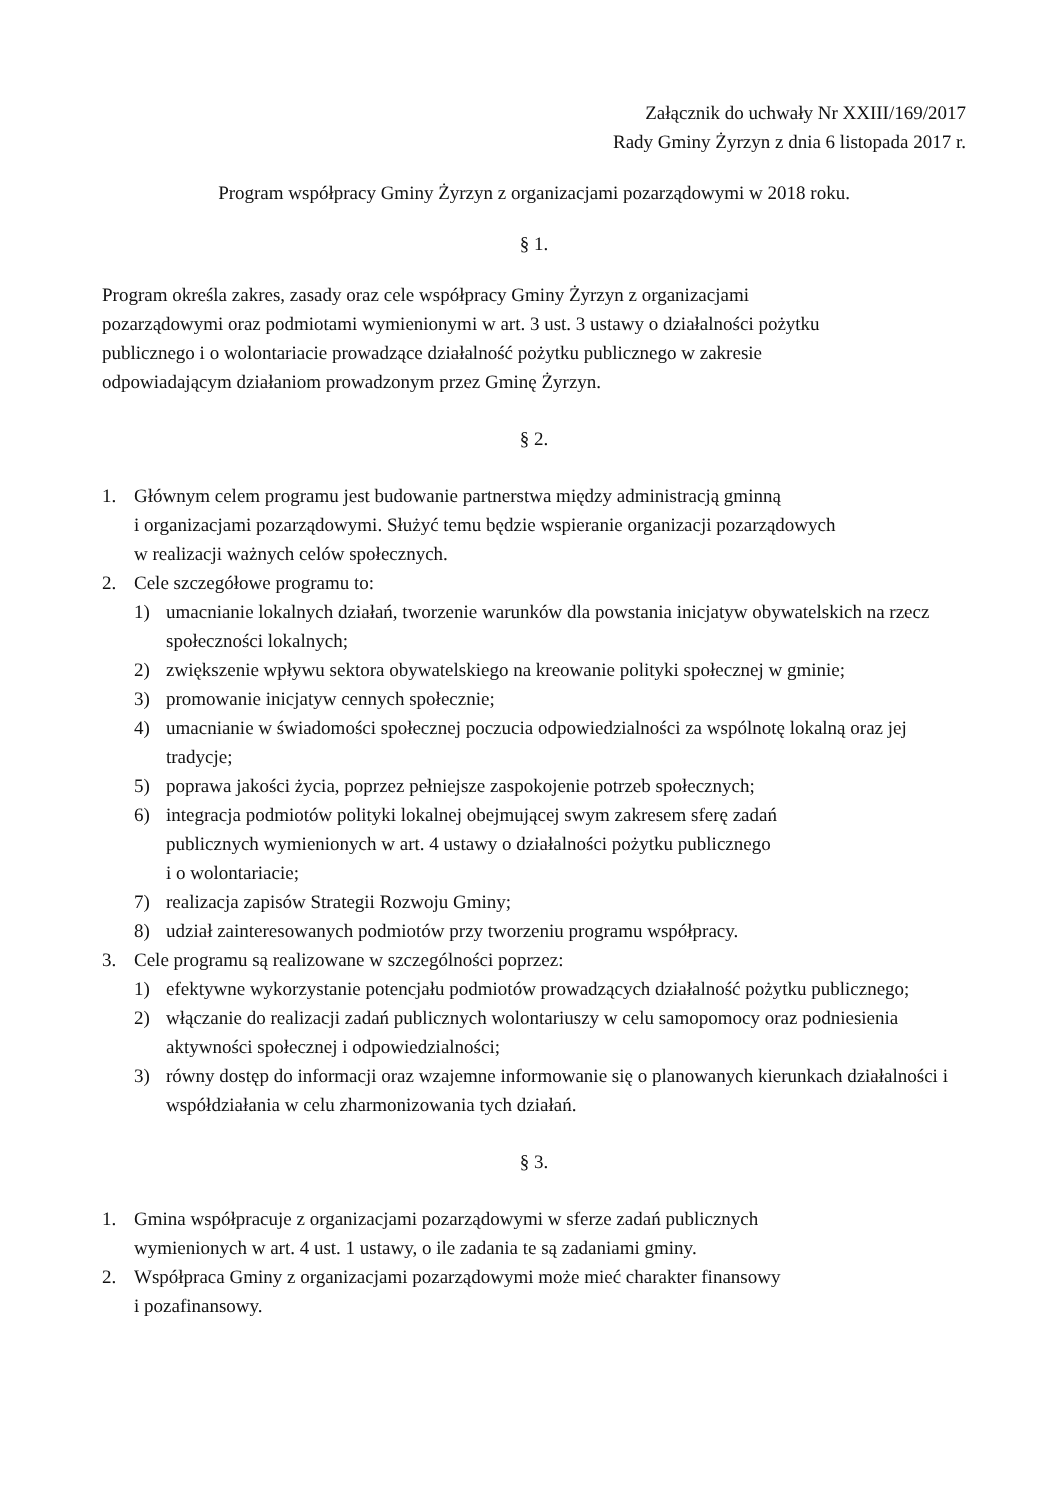Załącznik do uchwały Nr XXIII/169/2017
Rady Gminy Żyrzyn z dnia 6 listopada 2017 r.
Program współpracy Gminy Żyrzyn z organizacjami pozarządowymi w 2018 roku.
§ 1.
Program określa zakres, zasady oraz cele współpracy Gminy Żyrzyn z organizacjami
pozarządowymi oraz podmiotami wymienionymi w art. 3 ust. 3 ustawy o działalności pożytku
publicznego i o wolontariacie prowadzące działalność pożytku publicznego w zakresie
odpowiadającym działaniom prowadzonym przez Gminę Żyrzyn.
§ 2.
1. Głównym celem programu jest budowanie partnerstwa między administracją gminną
i organizacjami pozarządowymi. Służyć temu będzie wspieranie organizacji pozarządowych
w realizacji ważnych celów społecznych.
2. Cele szczegółowe programu to:
1) umacnianie lokalnych działań, tworzenie warunków dla powstania inicjatyw obywatelskich na rzecz społeczności lokalnych;
2) zwiększenie wpływu sektora obywatelskiego na kreowanie polityki społecznej w gminie;
3) promowanie inicjatyw cennych społecznie;
4) umacnianie w świadomości społecznej poczucia odpowiedzialności za wspólnotę lokalną oraz jej tradycje;
5) poprawa jakości życia, poprzez pełniejsze zaspokojenie potrzeb społecznych;
6) integracja podmiotów polityki lokalnej obejmującej swym zakresem sferę zadań
publicznych wymienionych w art. 4 ustawy o działalności pożytku publicznego
i o wolontariacie;
7) realizacja zapisów Strategii Rozwoju Gminy;
8) udział zainteresowanych podmiotów przy tworzeniu programu współpracy.
3. Cele programu są realizowane w szczególności poprzez:
1) efektywne wykorzystanie potencjału podmiotów prowadzących działalność pożytku publicznego;
2) włączanie do realizacji zadań publicznych wolontariuszy w celu samopomocy oraz podniesienia aktywności społecznej i odpowiedzialności;
3) równy dostęp do informacji oraz wzajemne informowanie się o planowanych kierunkach działalności i współdziałania w celu zharmonizowania tych działań.
§ 3.
1. Gmina współpracuje z organizacjami pozarządowymi w sferze zadań publicznych
wymienionych w art. 4 ust. 1 ustawy, o ile zadania te są zadaniami gminy.
2. Współpraca Gminy z organizacjami pozarządowymi może mieć charakter finansowy
i pozafinansowy.